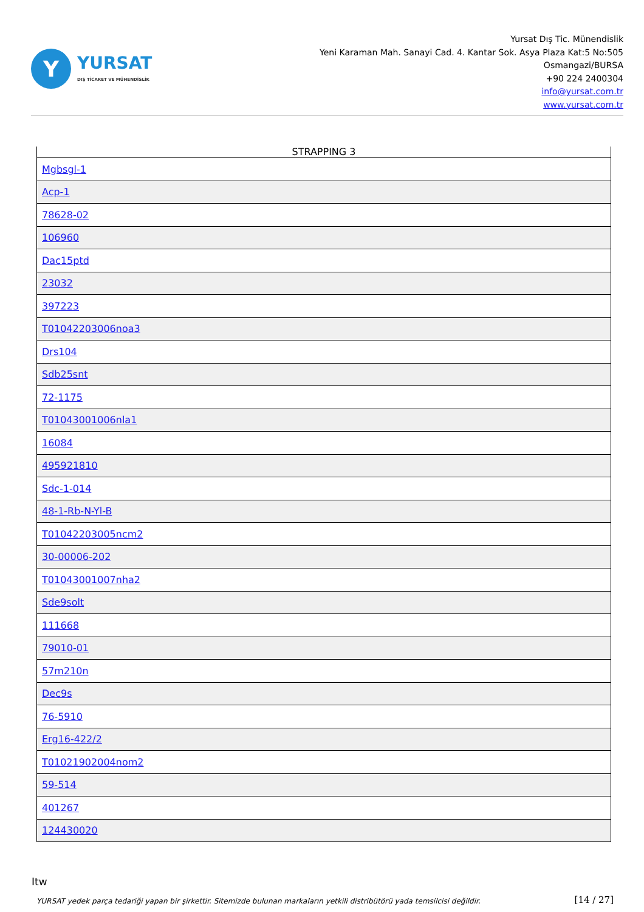Y
YURSAT
DIŞ TİCARET VE MÜHENDİSLİK
Yursat Dış Tic. Münendislik
Yeni Karaman Mah. Sanayi Cad. 4. Kantar Sok. Asya Plaza Kat:5 No:505
Osmangazi/BURSA
+90 224 2400304
info@yursat.com.tr
www.yursat.com.tr
| STRAPPING 3 |
| --- |
| Mgbsgl-1 |
| Acp-1 |
| 78628-02 |
| 106960 |
| Dac15ptd |
| 23032 |
| 397223 |
| T01042203006noa3 |
| Drs104 |
| Sdb25snt |
| 72-1175 |
| T01043001006nla1 |
| 16084 |
| 495921810 |
| Sdc-1-014 |
| 48-1-Rb-N-Yl-B |
| T01042203005ncm2 |
| 30-00006-202 |
| T01043001007nha2 |
| Sde9solt |
| 111668 |
| 79010-01 |
| 57m210n |
| Dec9s |
| 76-5910 |
| Erg16-422/2 |
| T01021902004nom2 |
| 59-514 |
| 401267 |
| 124430020 |
Itw
YURSAT yedek parça tedariği yapan bir şirkettir. Sitemizde bulunan markaların yetkili distribütörü yada temsilcisi değildir. [14 / 27]